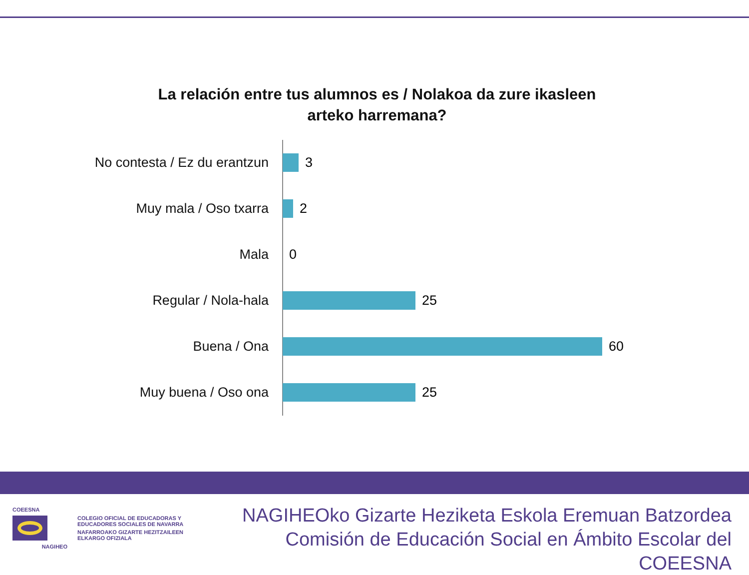La relación entre tus alumnos es / Nolakoa da zure ikasleen arteko harremana?
No contesta / Ez du erantzun 3
Muy mala / Oso txarra 2
Mala 0
Regular / Nola-hala 25
Buena / Ona 60
Muy buena / Oso ona 25
COEESNA
NAGIHEO
COLEGIO OFICIAL DE EDUCADORAS Y
EDUCADORES SOCIALES DE NAVARRA
NAFARROAKO GIZARTE HEZITZAILEEN
ELKARGO OFIZIALA
NAGIHEOko Gizarte Heziketa Eskola Eremuan Batzordea
Comisión de Educación Social en Ámbito Escolar del COEESNA